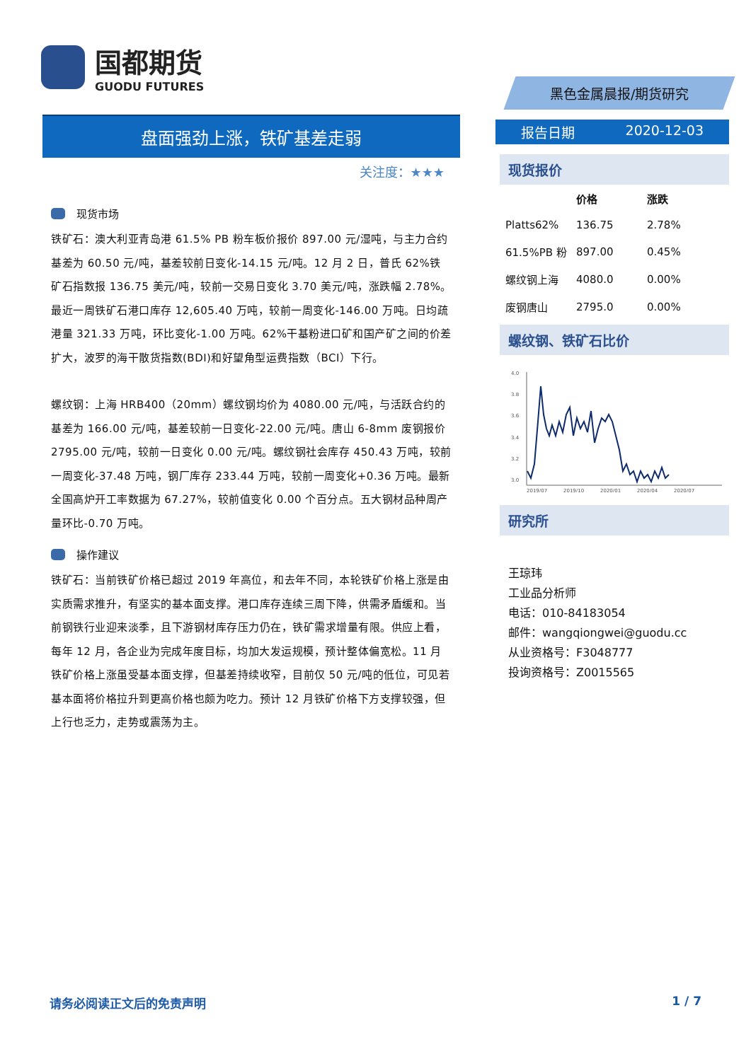国都期货
GUODU FUTURES
盘面强劲上涨，铁矿基差走弱
关注度：★★★
现货市场
铁矿石：澳大利亚青岛港 61.5% PB 粉车板价报价 897.00 元/湿吨，与主力合约基差为 60.50 元/吨，基差较前日变化-14.15 元/吨。12 月 2 日，普氏 62%铁矿石指数报 136.75 美元/吨，较前一交易日变化 3.70 美元/吨，涨跌幅 2.78%。最近一周铁矿石港口库存 12,605.40 万吨，较前一周变化-146.00 万吨。日均疏港量 321.33 万吨，环比变化-1.00 万吨。62%干基粉进口矿和国产矿之间的价差扩大，波罗的海干散货指数(BDI)和好望角型运费指数（BCI）下行。
螺纹钢：上海 HRB400（20mm）螺纹钢均价为 4080.00 元/吨，与活跃合约的基差为 166.00 元/吨，基差较前一日变化-22.00 元/吨。唐山 6-8mm 废钢报价 2795.00 元/吨，较前一日变化 0.00 元/吨。螺纹钢社会库存 450.43 万吨，较前一周变化-37.48 万吨，钢厂库存 233.44 万吨，较前一周变化+0.36 万吨。最新全国高炉开工率数据为 67.27%，较前值变化 0.00 个百分点。五大钢材品种周产量环比-0.70 万吨。
操作建议
铁矿石：当前铁矿价格已超过 2019 年高位，和去年不同，本轮铁矿价格上涨是由实质需求推升，有坚实的基本面支撑。港口库存连续三周下降，供需矛盾缓和。当前钢铁行业迎来淡季，且下游钢材库存压力仍在，铁矿需求增量有限。供应上看，每年 12 月，各企业为完成年度目标，均加大发运规模，预计整体偏宽松。11 月铁矿价格上涨虽受基本面支撑，但基差持续收窄，目前仅 50 元/吨的低位，可见若基本面将价格拉升到更高价格也颇为吃力。预计 12 月铁矿价格下方支撑较强，但上行也乏力，走势或震荡为主。
黑色金属晨报/期货研究
报告日期 2020-12-03
现货报价
| | 价格 | 涨跌 |
| --- | --- | --- |
| Platts62% | 136.75 | 2.78% |
| 61.5%PB 粉 | 897.00 | 0.45% |
| 螺纹钢上海 | 4080.0 | 0.00% |
| 废钢唐山 | 2795.0 | 0.00% |
螺纹钢、铁矿石比价
4.0
3.8
3.6
3.4
3.2
3.0
2.8
2019/07
2019/10
2020/01
2020/04
2020/07
研究所
王琼玮
工业品分析师
电话：010-84183054
邮件：wangqiongwei@guodu.cc
从业资格号：F3048777
投询资格号：Z0015565
请务必阅读正文后的免责声明 1 / 7